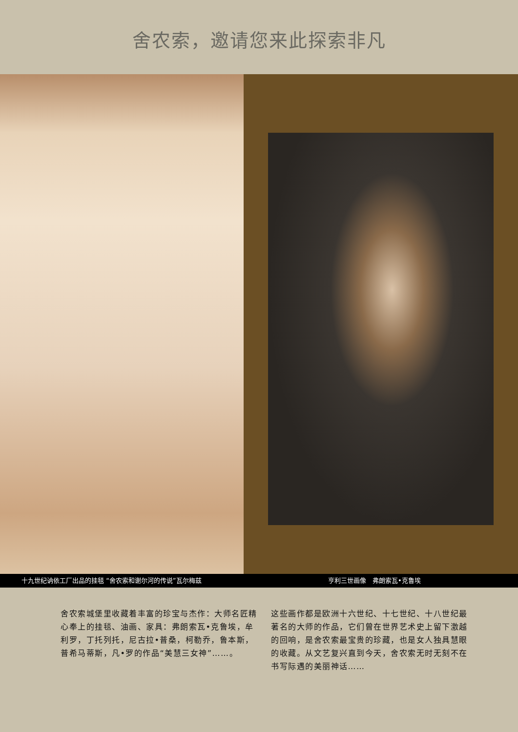舍农索，邀请您来此探索非凡
十九世纪讷依工厂出品的挂毯 “舍农索和谢尔河的传说”瓦尔梅兹 亨利三世画像　弗朗索瓦•克鲁埃
舍农索城堡里收藏着丰富的珍宝与杰作：大师名匠精心奉上的挂毯、油画、家具：弗朗索瓦•克鲁埃，牟利罗，丁托列托，尼古拉•普桑，柯勒乔，鲁本斯，普希马蒂斯，凡•罗的作品“美慧三女神”……。
这些画作都是欧洲十六世纪、十七世纪、十八世纪最著名的大师的作品，它们曾在世界艺术史上留下激越的回响，是舍农索最宝贵的珍藏，也是女人独具慧眼的收藏。从文艺复兴直到今天，舍农索无时无刻不在书写际遇的美丽神话……